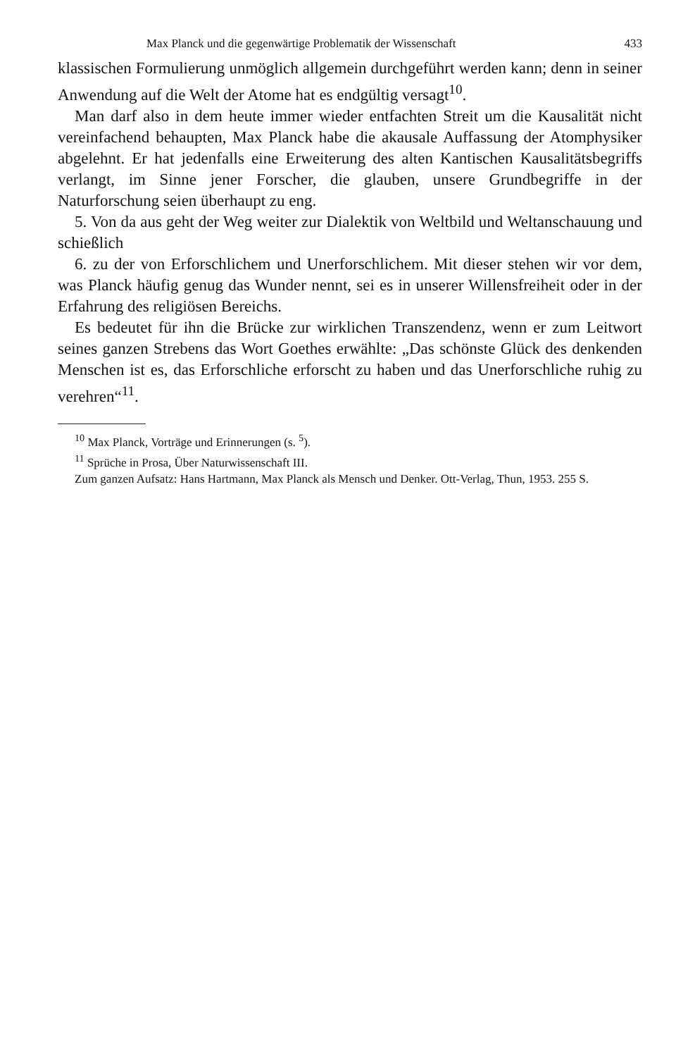Max Planck und die gegenwärtige Problematik der Wissenschaft 433
klassischen Formulierung unmöglich allgemein durchgeführt werden kann; denn in seiner Anwendung auf die Welt der Atome hat es endgültig versagt<sup>10</sup>.
Man darf also in dem heute immer wieder entfachten Streit um die Kausalität nicht vereinfachend behaupten, Max Planck habe die akausale Auffassung der Atomphysiker abgelehnt. Er hat jedenfalls eine Erweiterung des alten Kantischen Kausalitätsbegriffs verlangt, im Sinne jener Forscher, die glauben, unsere Grundbegriffe in der Naturforschung seien überhaupt zu eng.
5. Von da aus geht der Weg weiter zur Dialektik von Weltbild und Weltanschauung und schießlich
6. zu der von Erforschlichem und Unerforschlichem. Mit dieser stehen wir vor dem, was Planck häufig genug das Wunder nennt, sei es in unserer Willensfreiheit oder in der Erfahrung des religiösen Bereichs.
Es bedeutet für ihn die Brücke zur wirklichen Transzendenz, wenn er zum Leitwort seines ganzen Strebens das Wort Goethes erwählte: „Das schönste Glück des denkenden Menschen ist es, das Erforschliche erforscht zu haben und das Unerforschliche ruhig zu verehren“<sup>11</sup>.
<sup>10</sup> Max Planck, Vorträge und Erinnerungen (s. <sup>5</sup>).
<sup>11</sup> Sprüche in Prosa, Über Naturwissenschaft III.
Zum ganzen Aufsatz: Hans Hartmann, Max Planck als Mensch und Denker. Ott-Verlag, Thun, 1953. 255 S.